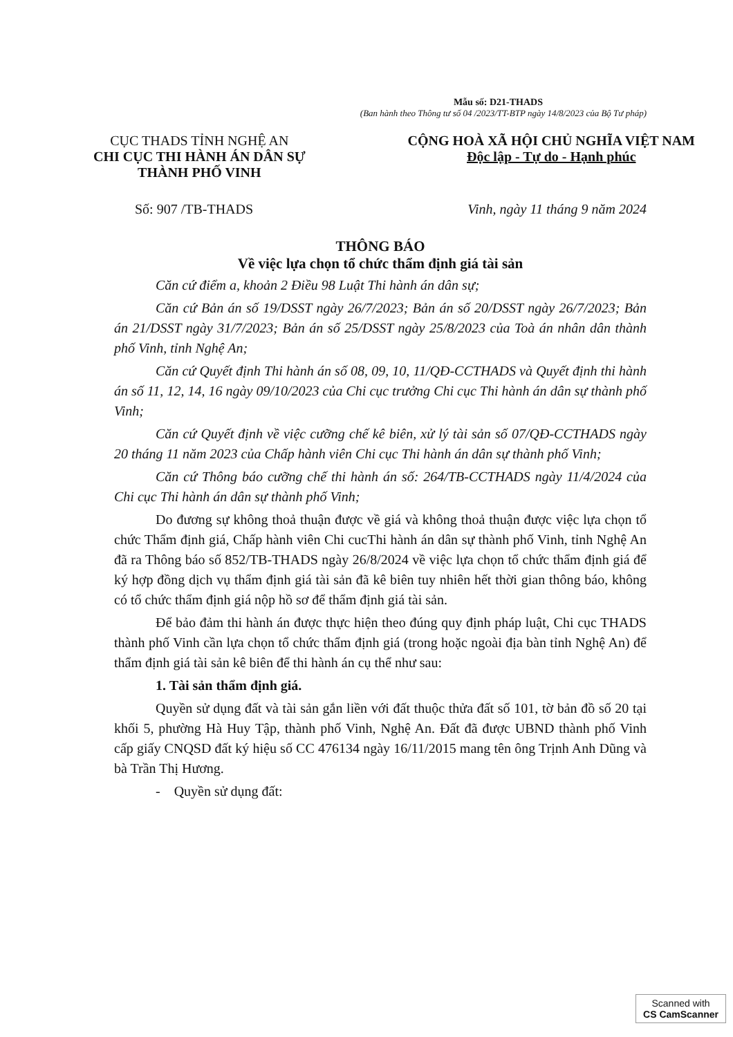Mẫu số: D21-THADS
(Ban hành theo Thông tư số 04 /2023/TT-BTP ngày 14/8/2023 của Bộ Tư pháp)
CỤC THADS TỈNH NGHỆ AN
CHI CỤC THI HÀNH ÁN DÂN SỰ
THÀNH PHỐ VINH
CỘNG HOÀ XÃ HỘI CHỦ NGHĨA VIỆT NAM
Độc lập - Tự do - Hạnh phúc
Số: 907 /TB-THADS Vinh, ngày 11 tháng 9 năm 2024
THÔNG BÁO
Về việc lựa chọn tổ chức thẩm định giá tài sản
Căn cứ điểm a, khoản 2 Điều 98 Luật Thi hành án dân sự;
Căn cứ Bản án số 19/DSST ngày 26/7/2023; Bản án số 20/DSST ngày 26/7/2023; Bản án 21/DSST ngày 31/7/2023; Bản án số 25/DSST ngày 25/8/2023 của Toà án nhân dân thành phố Vinh, tỉnh Nghệ An;
Căn cứ Quyết định Thi hành án số 08, 09, 10, 11/QĐ-CCTHADS và Quyết định thi hành án số 11, 12, 14, 16 ngày 09/10/2023 của Chi cục trưởng Chi cục Thi hành án dân sự thành phố Vinh;
Căn cứ Quyết định về việc cưỡng chế kê biên, xử lý tài sản số 07/QĐ-CCTHADS ngày 20 tháng 11 năm 2023 của Chấp hành viên Chi cục Thi hành án dân sự thành phố Vinh;
Căn cứ Thông báo cưỡng chế thi hành án số: 264/TB-CCTHADS ngày 11/4/2024 của Chi cục Thi hành án dân sự thành phố Vinh;
Do đương sự không thoả thuận được về giá và không thoả thuận được việc lựa chọn tổ chức Thẩm định giá, Chấp hành viên Chi cucThi hành án dân sự thành phố Vinh, tỉnh Nghệ An đã ra Thông báo số 852/TB-THADS ngày 26/8/2024 về việc lựa chọn tổ chức thẩm định giá để ký hợp đồng dịch vụ thẩm định giá tài sản đã kê biên tuy nhiên hết thời gian thông báo, không có tổ chức thẩm định giá nộp hồ sơ để thẩm định giá tài sản.
Để bảo đảm thi hành án được thực hiện theo đúng quy định pháp luật, Chi cục THADS thành phố Vinh cần lựa chọn tổ chức thẩm định giá (trong hoặc ngoài địa bàn tỉnh Nghệ An) để thẩm định giá tài sản kê biên để thi hành án cụ thể như sau:
1. Tài sản thẩm định giá.
Quyền sử dụng đất và tài sản gắn liền với đất thuộc thửa đất số 101, tờ bản đồ số 20 tại khối 5, phường Hà Huy Tập, thành phố Vinh, Nghệ An. Đất đã được UBND thành phố Vinh cấp giấy CNQSD đất ký hiệu số CC 476134 ngày 16/11/2015 mang tên ông Trịnh Anh Dũng và bà Trần Thị Hương.
- Quyền sử dụng đất:
Scanned with
CS CamScanner